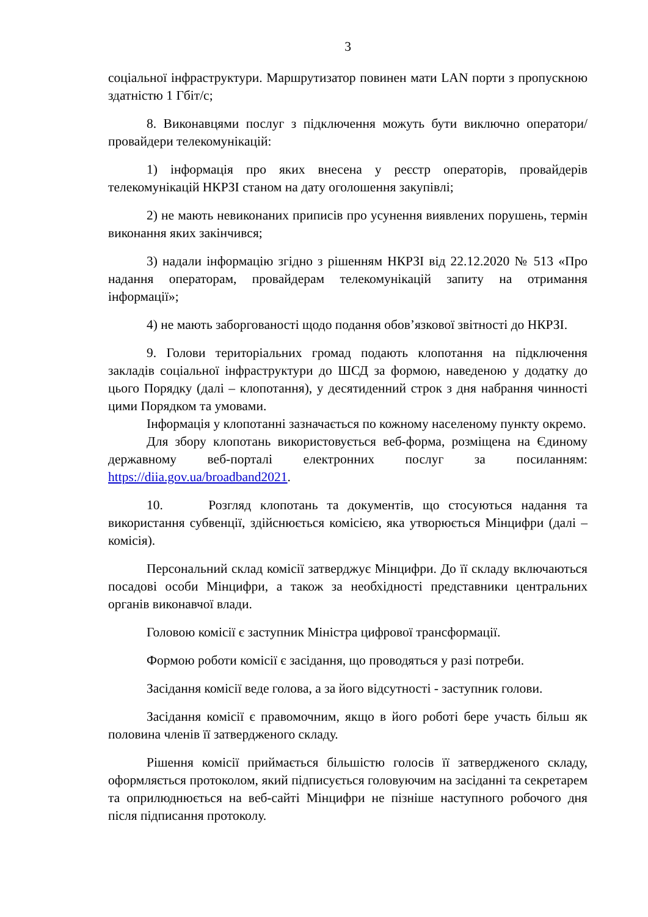3
соціальної інфраструктури. Маршрутизатор повинен мати LAN порти з пропускною здатністю 1 Гбіт/с;
8. Виконавцями послуг з підключення можуть бути виключно оператори/провайдери телекомунікацій:
1) інформація про яких внесена у реєстр операторів, провайдерів телекомунікацій НКРЗІ станом на дату оголошення закупівлі;
2) не мають невиконаних приписів про усунення виявлених порушень, термін виконання яких закінчився;
3) надали інформацію згідно з рішенням НКРЗІ від 22.12.2020 № 513 «Про надання операторам, провайдерам телекомунікацій запиту на отримання інформації»;
4) не мають заборгованості щодо подання обов’язкової звітності до НКРЗІ.
9. Голови територіальних громад подають клопотання на підключення закладів соціальної інфраструктури до ШСД за формою, наведеною у додатку до цього Порядку (далі – клопотання), у десятиденний строк з дня набрання чинності цими Порядком та умовами.
Інформація у клопотанні зазначається по кожному населеному пункту окремо.
Для збору клопотань використовується веб-форма, розміщена на Єдиному державному веб-порталі електронних послуг за посиланням: https://diia.gov.ua/broadband2021.
10. Розгляд клопотань та документів, що стосуються надання та використання субвенції, здійснюється комісією, яка утворюється Мінцифри (далі – комісія).
Персональний склад комісії затверджує Мінцифри. До її складу включаються посадові особи Мінцифри, а також за необхідності представники центральних органів виконавчої влади.
Головою комісії є заступник Міністра цифрової трансформації.
Формою роботи комісії є засідання, що проводяться у разі потреби.
Засідання комісії веде голова, а за його відсутності - заступник голови.
Засідання комісії є правомочним, якщо в його роботі бере участь більш як половина членів її затвердженого складу.
Рішення комісії приймається більшістю голосів її затвердженого складу, оформляється протоколом, який підписується головуючим на засіданні та секретарем та оприлюднюється на веб-сайті Мінцифри не пізніше наступного робочого дня після підписання протоколу.